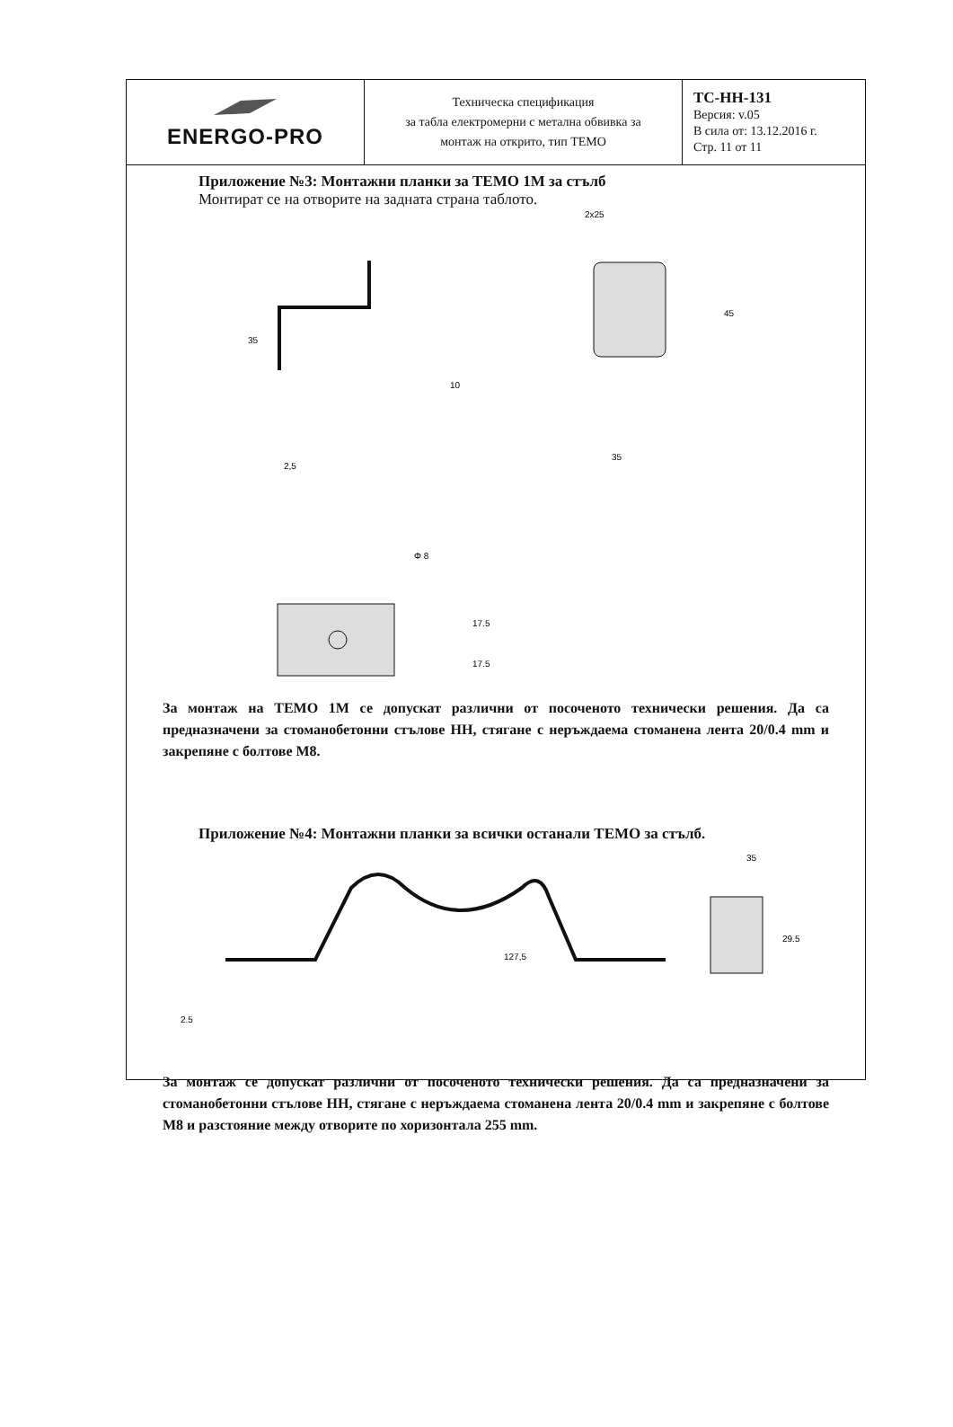| ENERGO-PRO | Техническа спецификация за табла електромерни с метална обвивка за монтаж на открито, тип ТЕМО | ТС-НН-131 Версия: v.05 В сила от: 13.12.2016 г. Стр. 11 от 11 |
Приложение №3: Монтажни планки за ТЕМО 1М за стълб
Монтират се на отворите на задната страна таблото.
35
10
2,5
2x25
45
35
Φ 8
17.5
17.5
За монтаж на ТЕМО 1М се допускат различни от посоченото технически решения. Да са предназначени за стоманобетонни стълове НН, стягане с неръждаема стоманена лента 20/0.4 mm и закрепяне с болтове М8.
Приложение №4: Монтажни планки за всички останали ТЕМО за стълб.
2.5
127,5
35
29.5
За монтаж се допускат различни от посоченото технически решения. Да са предназначени за стоманобетонни стълове НН, стягане с неръждаема стоманена лента 20/0.4 mm и закрепяне с болтове М8 и разстояние между отворите по хоризонтала 255 mm.